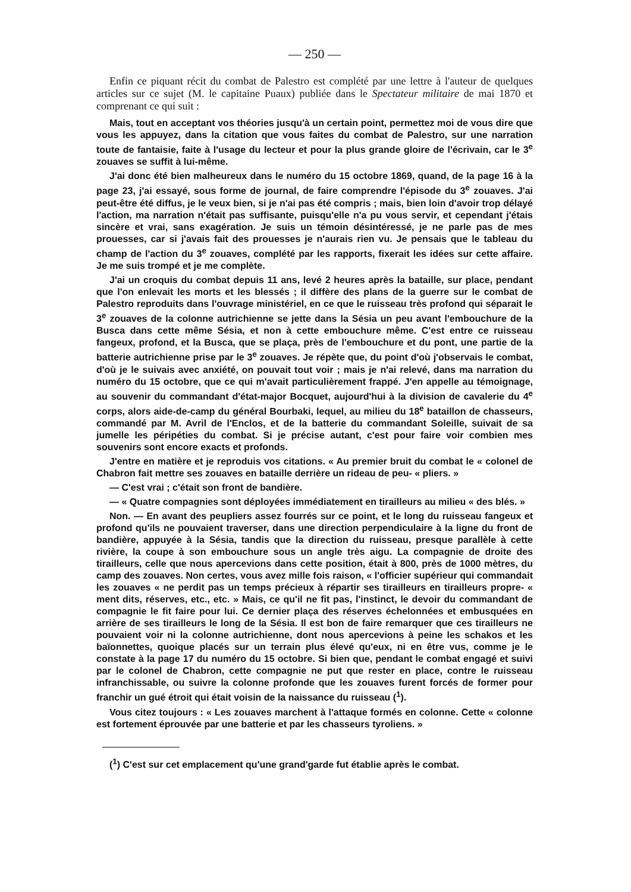— 250 —
Enfin ce piquant récit du combat de Palestro est complété par une lettre à l'auteur de quelques articles sur ce sujet (M. le capitaine Puaux) publiée dans le Spectateur militaire de mai 1870 et comprenant ce qui suit :
Mais, tout en acceptant vos théories jusqu'à un certain point, permettez moi de vous dire que vous les appuyez, dans la citation que vous faites du combat de Palestro, sur une narration toute de fantaisie, faite à l'usage du lecteur et pour la plus grande gloire de l'écrivain, car le 3<sup>e</sup> zouaves se suffit à lui-même.
J'ai donc été bien malheureux dans le numéro du 15 octobre 1869, quand, de la page 16 à la page 23, j'ai essayé, sous forme de journal, de faire comprendre l'épisode du 3<sup>e</sup> zouaves. J'ai peut-être été diffus, je le veux bien, si je n'ai pas été compris ; mais, bien loin d'avoir trop délayé l'action, ma narration n'était pas suffisante, puisqu'elle n'a pu vous servir, et cependant j'étais sincère et vrai, sans exagération. Je suis un témoin désintéressé, je ne parle pas de mes prouesses, car si j'avais fait des prouesses je n'aurais rien vu. Je pensais que le tableau du champ de l'action du 3<sup>e</sup> zouaves, complété par les rapports, fixerait les idées sur cette affaire. Je me suis trompé et je me complète.
J'ai un croquis du combat depuis 11 ans, levé 2 heures après la bataille, sur place, pendant que l'on enlevait les morts et les blessés ; il diffère des plans de la guerre sur le combat de Palestro reproduits dans l'ouvrage ministériel, en ce que le ruisseau très profond qui séparait le 3<sup>e</sup> zouaves de la colonne autrichienne se jette dans la Sésia un peu avant l'embouchure de la Busca dans cette même Sésia, et non à cette embouchure même. C'est entre ce ruisseau fangeux, profond, et la Busca, que se plaça, près de l'embouchure et du pont, une partie de la batterie autrichienne prise par le 3<sup>e</sup> zouaves. Je répète que, du point d'où j'observais le combat, d'où je le suivais avec anxiété, on pouvait tout voir ; mais je n'ai relevé, dans ma narration du numéro du 15 octobre, que ce qui m'avait particulièrement frappé. J'en appelle au témoignage, au souvenir du commandant d'état-major Bocquet, aujourd'hui à la division de cavalerie du 4<sup>e</sup> corps, alors aide-de-camp du général Bourbaki, lequel, au milieu du 18<sup>e</sup> bataillon de chasseurs, commandé par M. Avril de l'Enclos, et de la batterie du commandant Soleille, suivait de sa jumelle les péripéties du combat. Si je précise autant, c'est pour faire voir combien mes souvenirs sont encore exacts et profonds.
J'entre en matière et je reproduis vos citations. « Au premier bruit du combat le « colonel de Chabron fait mettre ses zouaves en bataille derrière un rideau de peu- « pliers. »
— C'est vrai ; c'était son front de bandière.
— « Quatre compagnies sont déployées immédiatement en tirailleurs au milieu « des blés. »
Non. — En avant des peupliers assez fourrés sur ce point, et le long du ruisseau fangeux et profond qu'ils ne pouvaient traverser, dans une direction perpendiculaire à la ligne du front de bandière, appuyée à la Sésia, tandis que la direction du ruisseau, presque parallèle à cette rivière, la coupe à son embouchure sous un angle très aigu. La compagnie de droite des tirailleurs, celle que nous apercevions dans cette position, était à 800, près de 1000 mètres, du camp des zouaves. Non certes, vous avez mille fois raison, « l'officier supérieur qui commandait les zouaves « ne perdit pas un temps précieux à répartir ses tirailleurs en tirailleurs propre- « ment dits, réserves, etc., etc. » Mais, ce qu'il ne fit pas, l'instinct, le devoir du commandant de compagnie le fit faire pour lui. Ce dernier plaça des réserves échelonnées et embusquées en arrière de ses tirailleurs le long de la Sésia. Il est bon de faire remarquer que ces tirailleurs ne pouvaient voir ni la colonne autrichienne, dont nous apercevions à peine les schakos et les baïonnettes, quoique placés sur un terrain plus élevé qu'eux, ni en être vus, comme je le constate à la page 17 du numéro du 15 octobre. Si bien que, pendant le combat engagé et suivi par le colonel de Chabron, cette compagnie ne put que rester en place, contre le ruisseau infranchissable, ou suivre la colonne profonde que les zouaves furent forcés de former pour franchir un gué étroit qui était voisin de la naissance du ruisseau (<sup>1</sup>).
Vous citez toujours : « Les zouaves marchent à l'attaque formés en colonne. Cette « colonne est fortement éprouvée par une batterie et par les chasseurs tyroliens. »
(<sup>1</sup>) C'est sur cet emplacement qu'une grand'garde fut établie après le combat.